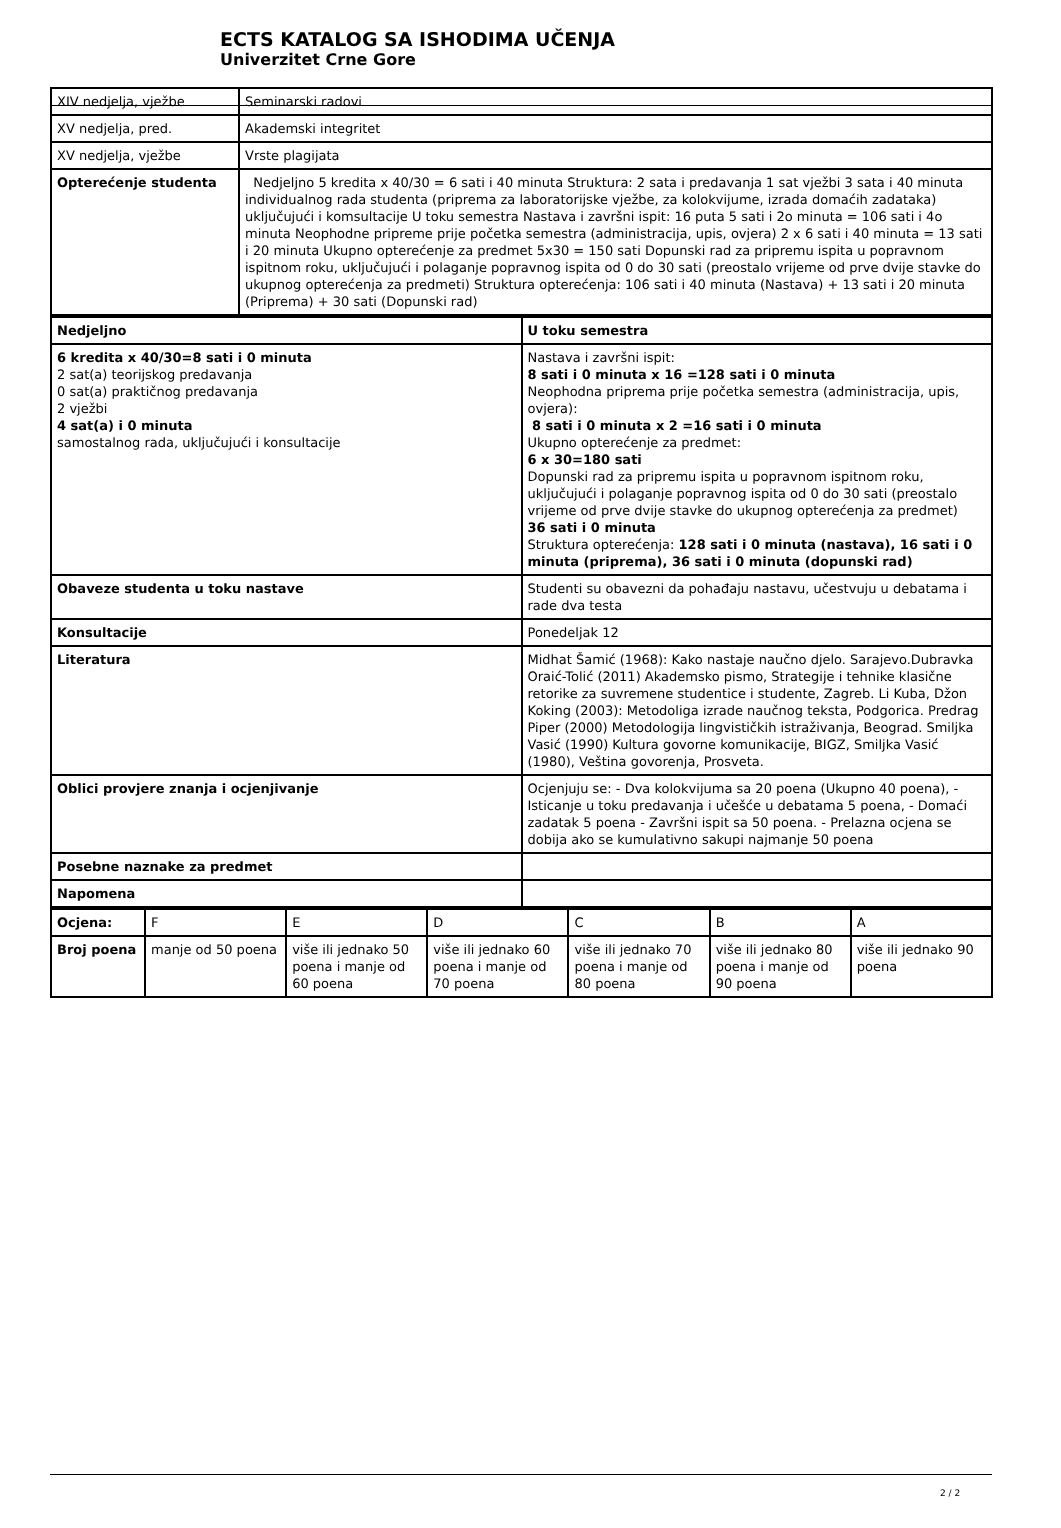ECTS KATALOG SA ISHODIMA UČENJA
Univerzitet Crne Gore
| XIV nedjelja, vježbe | Seminarski radovi |
| XV nedjelja, pred. | Akademski integritet |
| XV nedjelja, vježbe | Vrste plagijata |
| Opterećenje studenta | Nedjeljno 5 kredita x 40/30 = 6 sati i 40 minuta Struktura: 2 sata i predavanja 1 sat vježbi 3 sata i 40 minuta individualnog rada studenta (priprema za laboratorijske vježbe, za kolokvijume, izrada domaćih zadataka) uključujući i komsultacije U toku semestra Nastava i završni ispit: 16 puta 5 sati i 2o minuta = 106 sati i 4o minuta Neophodne pripreme prije početka semestra (administracija, upis, ovjera) 2 x 6 sati i 40 minuta = 13 sati i 20 minuta Ukupno opterećenje za predmet 5x30 = 150 sati Dopunski rad za pripremu ispita u popravnom ispitnom roku, uključujući i polaganje popravnog ispita od 0 do 30 sati (preostalo vrijeme od prve dvije stavke do ukupnog opterećenja za predmeti) Struktura opterećenja: 106 sati i 40 minuta (Nastava) + 13 sati i 20 minuta (Priprema) + 30 sati (Dopunski rad) |
| Nedjeljno | U toku semestra |
| 6 kredita x 40/30=8 sati i 0 minuta 2 sat(a) teorijskog predavanja 0 sat(a) praktičnog predavanja 2 vježbi 4 sat(a) i 0 minuta samostalnog rada, uključujući i konsultacije | Nastava i završni ispit: 8 sati i 0 minuta x 16 =128 sati i 0 minuta Neophodna priprema prije početka semestra (administracija, upis, ovjera): 8 sati i 0 minuta x 2 =16 sati i 0 minuta Ukupno opterećenje za predmet: 6 x 30=180 sati Dopunski rad za pripremu ispita u popravnom ispitnom roku, uključujući i polaganje popravnog ispita od 0 do 30 sati (preostalo vrijeme od prve dvije stavke do ukupnog opterećenja za predmet) 36 sati i 0 minuta Struktura opterećenja: 128 sati i 0 minuta (nastava), 16 sati i 0 minuta (priprema), 36 sati i 0 minuta (dopunski rad) |
| Obaveze studenta u toku nastave | Studenti su obavezni da pohađaju nastavu, učestvuju u debatama i rade dva testa |
| Konsultacije | Ponedeljak 12 |
| Literatura | Midhat Šamić (1968): Kako nastaje naučno djelo. Sarajevo.Dubravka Oraić-Tolić (2011) Akademsko pismo, Strategije i tehnike klasične retorike za suvremene studentice i studente, Zagreb. Li Kuba, Džon Koking (2003): Metodoliga izrade naučnog teksta, Podgorica. Predrag Piper (2000) Metodologija lingvističkih istraživanja, Beograd. Smiljka Vasić (1990) Kultura govorne komunikacije, BIGZ, Smiljka Vasić (1980), Veština govorenja, Prosveta. |
| Oblici provjere znanja i ocjenjivanje | Ocjenjuju se: - Dva kolokvijuma sa 20 poena (Ukupno 40 poena), - Isticanje u toku predavanja i učešće u debatama 5 poena, - Domaći zadatak 5 poena - Završni ispit sa 50 poena. - Prelazna ocjena se dobija ako se kumulativno sakupi najmanje 50 poena |
| Posebne naznake za predmet | |
| Napomena | |
| Ocjena: | F | E | D | C | B | A |
| Broj poena | manje od 50 poena | više ili jednako 50 poena i manje od 60 poena | više ili jednako 60 poena i manje od 70 poena | više ili jednako 70 poena i manje od 80 poena | više ili jednako 80 poena i manje od 90 poena | više ili jednako 90 poena |
2 / 2